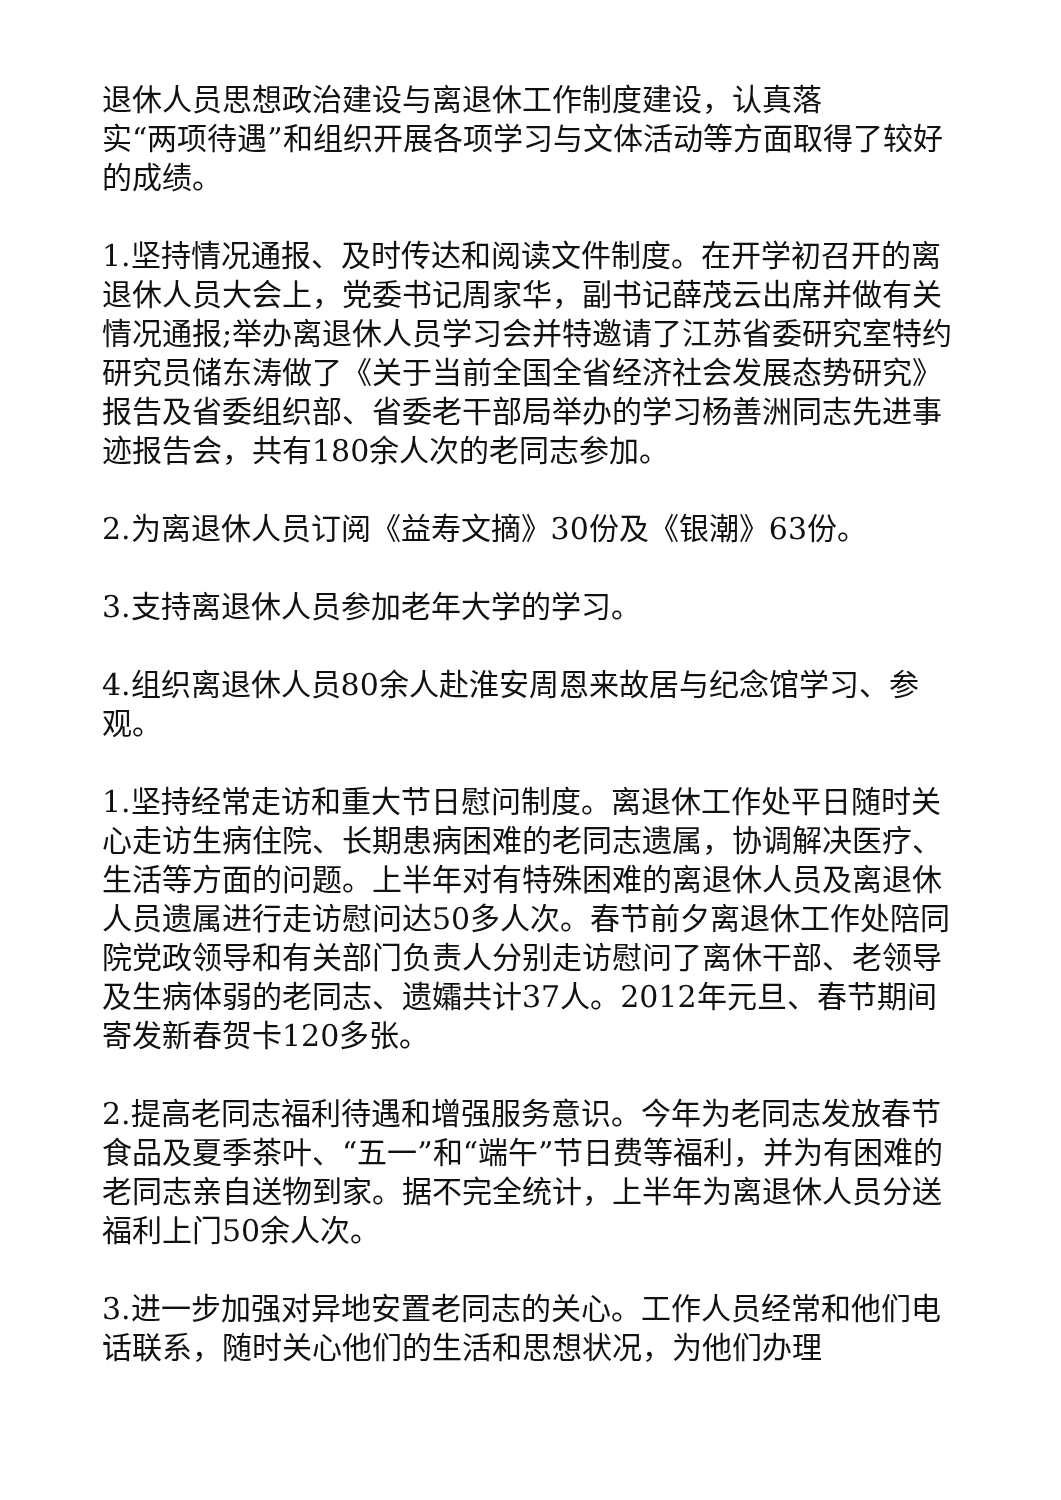退休人员思想政治建设与离退休工作制度建设，认真落
实“两项待遇”和组织开展各项学习与文体活动等方面取得了较好的成绩。
1.坚持情况通报、及时传达和阅读文件制度。在开学初召开的离退休人员大会上，党委书记周家华，副书记薛茂云出席并做有关情况通报;举办离退休人员学习会并特邀请了江苏省委研究室特约研究员储东涛做了《关于当前全国全省经济社会发展态势研究》报告及省委组织部、省委老干部局举办的学习杨善洲同志先进事迹报告会，共有180余人次的老同志参加。
2.为离退休人员订阅《益寿文摘》30份及《银潮》63份。
3.支持离退休人员参加老年大学的学习。
4.组织离退休人员80余人赴淮安周恩来故居与纪念馆学习、参观。
1.坚持经常走访和重大节日慰问制度。离退休工作处平日随时关心走访生病住院、长期患病困难的老同志遗属，协调解决医疗、生活等方面的问题。上半年对有特殊困难的离退休人员及离退休人员遗属进行走访慰问达50多人次。春节前夕离退休工作处陪同院党政领导和有关部门负责人分别走访慰问了离休干部、老领导及生病体弱的老同志、遗孀共计37人。2012年元旦、春节期间寄发新春贺卡120多张。
2.提高老同志福利待遇和增强服务意识。今年为老同志发放春节食品及夏季茶叶、“五一”和“端午”节日费等福利，并为有困难的老同志亲自送物到家。据不完全统计，上半年为离退休人员分送福利上门50余人次。
3.进一步加强对异地安置老同志的关心。工作人员经常和他们电话联系，随时关心他们的生活和思想状况，为他们办理